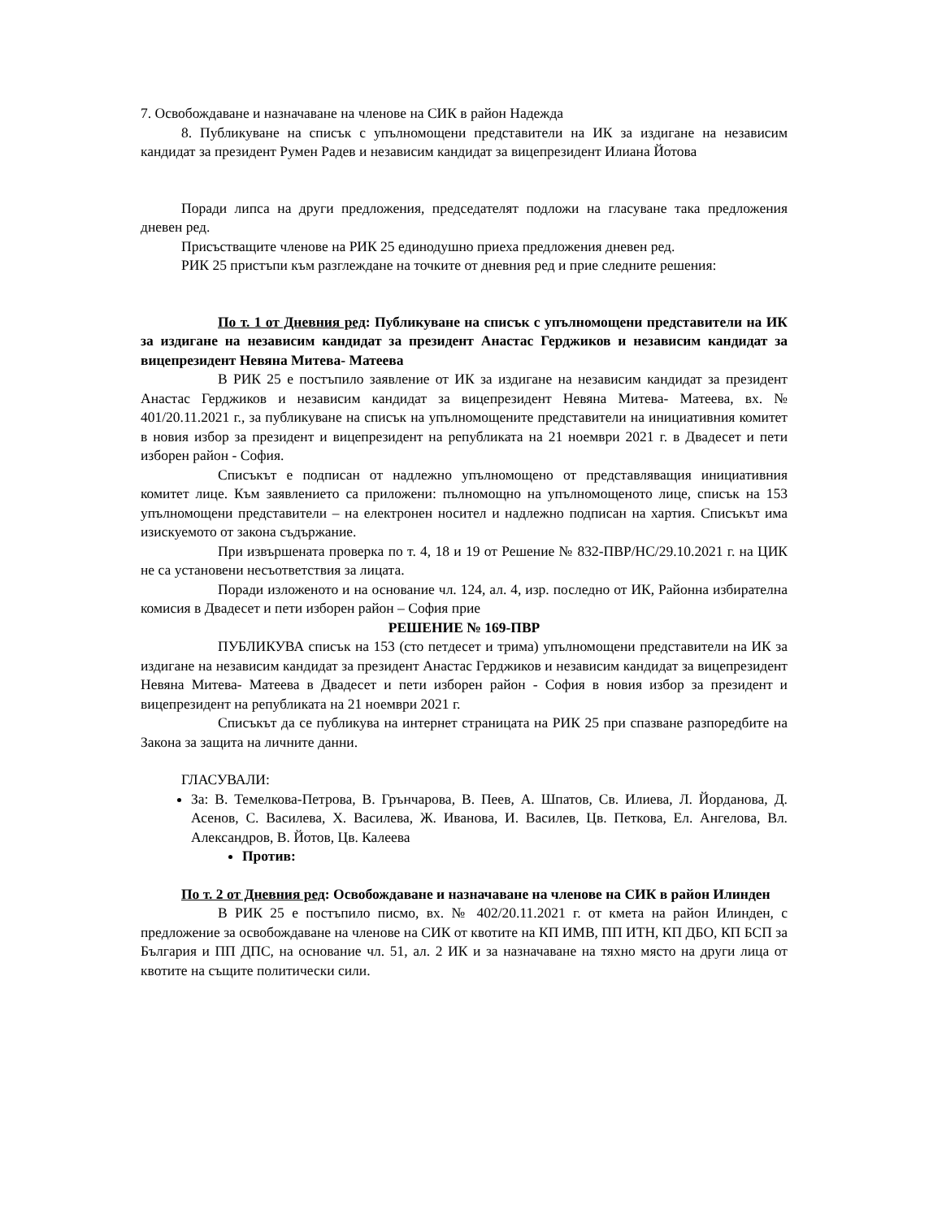7. Освобождаване и назначаване на членове на СИК в район Надежда
8. Публикуване на списък с упълномощени представители на ИК за издигане на независим кандидат за президент Румен Радев и независим кандидат за вицепрезидент Илиана Йотова
Поради липса на други предложения, председателят подложи на гласуване така предложения дневен ред.
Присъстващите членове на РИК 25 единодушно приеха предложения дневен ред.
РИК 25 пристъпи към разглеждане на точките от дневния ред и прие следните решения:
По т. 1 от Дневния ред: Публикуване на списък с упълномощени представители на ИК за издигане на независим кандидат за президент Анастас Герджиков и независим кандидат за вицепрезидент Невяна Митева- Матеева
В РИК 25 е постъпило заявление от ИК за издигане на независим кандидат за президент Анастас Герджиков и независим кандидат за вицепрезидент Невяна Митева- Матеева, вх. № 401/20.11.2021 г., за публикуване на списък на упълномощените представители на инициативния комитет в новия избор за президент и вицепрезидент на републиката на 21 ноември 2021 г. в Двадесет и пети изборен район - София.
Списъкът е подписан от надлежно упълномощено от представляващия инициативния комитет лице. Към заявлението са приложени: пълномощно на упълномощеното лице, списък на 153 упълномощени представители – на електронен носител и надлежно подписан на хартия. Списъкът има изискуемото от закона съдържание.
При извършената проверка по т. 4, 18 и 19 от Решение № 832-ПВР/НС/29.10.2021 г. на ЦИК не са установени несъответствия за лицата.
Поради изложеното и на основание чл. 124, ал. 4, изр. последно от ИК, Районна избирателна комисия в Двадесет и пети изборен район – София прие
РЕШЕНИЕ № 169-ПВР
ПУБЛИКУВА списък на 153 (сто петдесет и трима) упълномощени представители на ИК за издигане на независим кандидат за президент Анастас Герджиков и независим кандидат за вицепрезидент Невяна Митева- Матеева в Двадесет и пети изборен район - София в новия избор за президент и вицепрезидент на републиката на 21 ноември 2021 г.
Списъкът да се публикува на интернет страницата на РИК 25 при спазване разпоредбите на Закона за защита на личните данни.
ГЛАСУВАЛИ:
За: В. Темелкова-Петрова, В. Грънчарова, В. Пеев, А. Шпатов, Св. Илиева, Л. Йорданова, Д. Асенов, С. Василева, Х. Василева, Ж. Иванова, И. Василев, Цв. Петкова, Ел. Ангелова, Вл. Александров, В. Йотов, Цв. Калеева
Против:
По т. 2 от Дневния ред: Освобождаване и назначаване на членове на СИК в район Илинден
В РИК 25 е постъпило писмо, вх. № 402/20.11.2021 г. от кмета на район Илинден, с предложение за освобождаване на членове на СИК от квотите на КП ИМВ, ПП ИТН, КП ДБО, КП БСП за България и ПП ДПС, на основание чл. 51, ал. 2 ИК и за назначаване на тяхно място на други лица от квотите на същите политически сили.